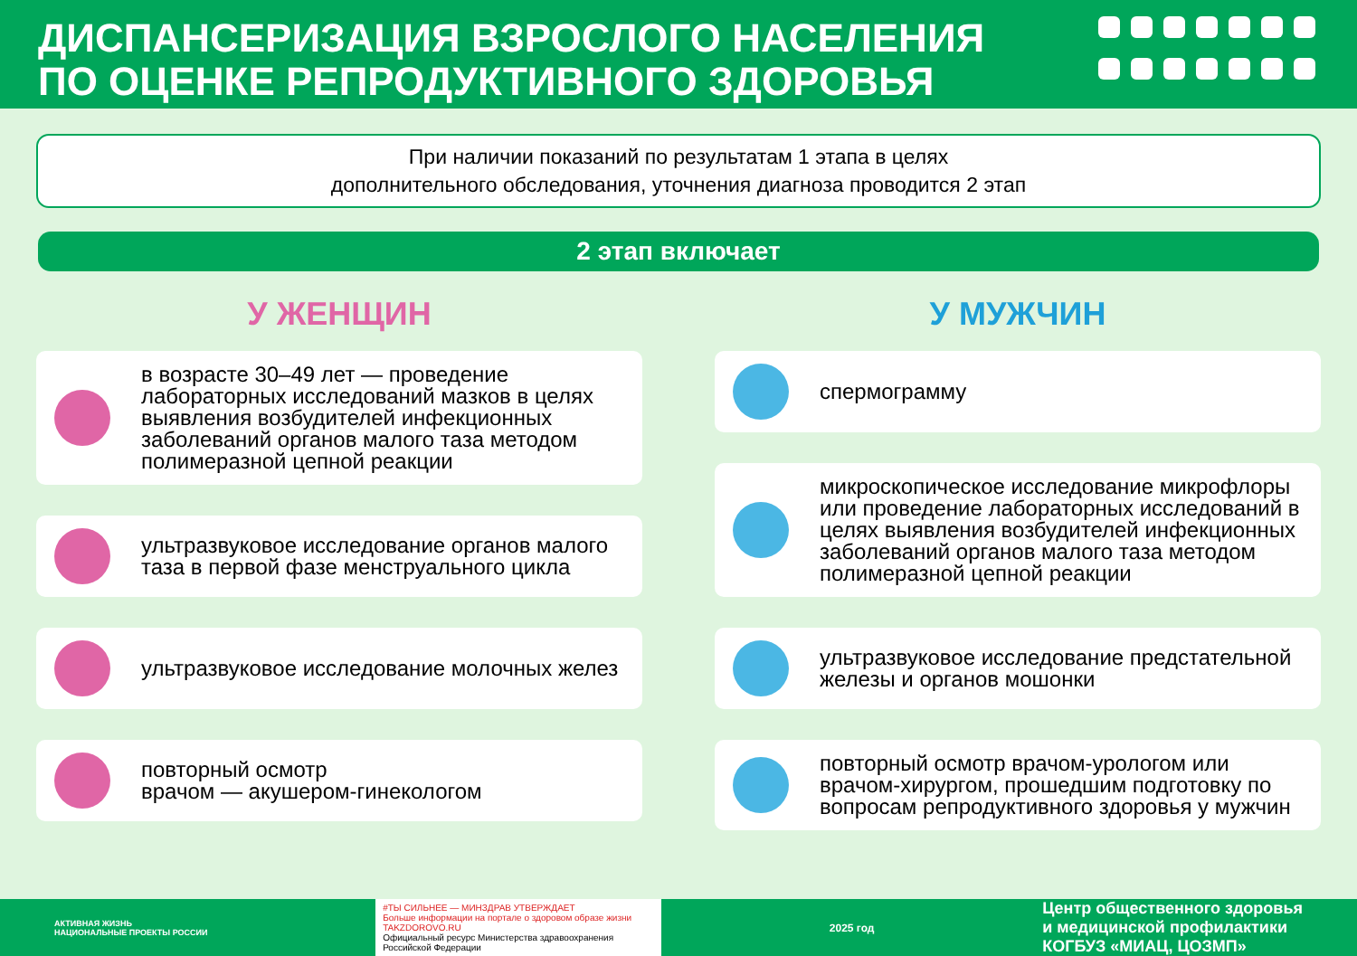ДИСПАНСЕРИЗАЦИЯ ВЗРОСЛОГО НАСЕЛЕНИЯ
ПО ОЦЕНКЕ РЕПРОДУКТИВНОГО ЗДОРОВЬЯ
При наличии показаний по результатам 1 этапа в целях
дополнительного обследования, уточнения диагноза проводится 2 этап
2 этап включает
У ЖЕНЩИН
в возрасте 30–49 лет — проведение лабораторных исследований мазков в целях выявления возбудителей инфекционных заболеваний органов малого таза методом полимеразной цепной реакции
ультразвуковое исследование органов малого таза в первой фазе менструального цикла
ультразвуковое исследование молочных желез
повторный осмотр
врачом — акушером-гинекологом
У МУЖЧИН
спермограмму
микроскопическое исследование микрофлоры или проведение лабораторных исследований в целях выявления возбудителей инфекционных заболеваний органов малого таза методом полимеразной цепной реакции
ультразвуковое исследование предстательной железы и органов мошонки
повторный осмотр врачом-урологом или врачом-хирургом, прошедшим подготовку по вопросам репродуктивного здоровья у мужчин
АКТИВНАЯ ЖИЗНЬ
НАЦИОНАЛЬНЫЕ ПРОЕКТЫ РОССИИ
#ТЫ СИЛЬНЕЕ — МИНЗДРАВ УТВЕРЖДАЕТ
Больше информации на портале о здоровом образе жизни TAKZDOROVO.RU
Официальный ресурс Министерства здравоохранения Российской Федерации
2025 год
Центр общественного здоровья
и медицинской профилактики
КОГБУЗ «МИАЦ, ЦОЗМП»